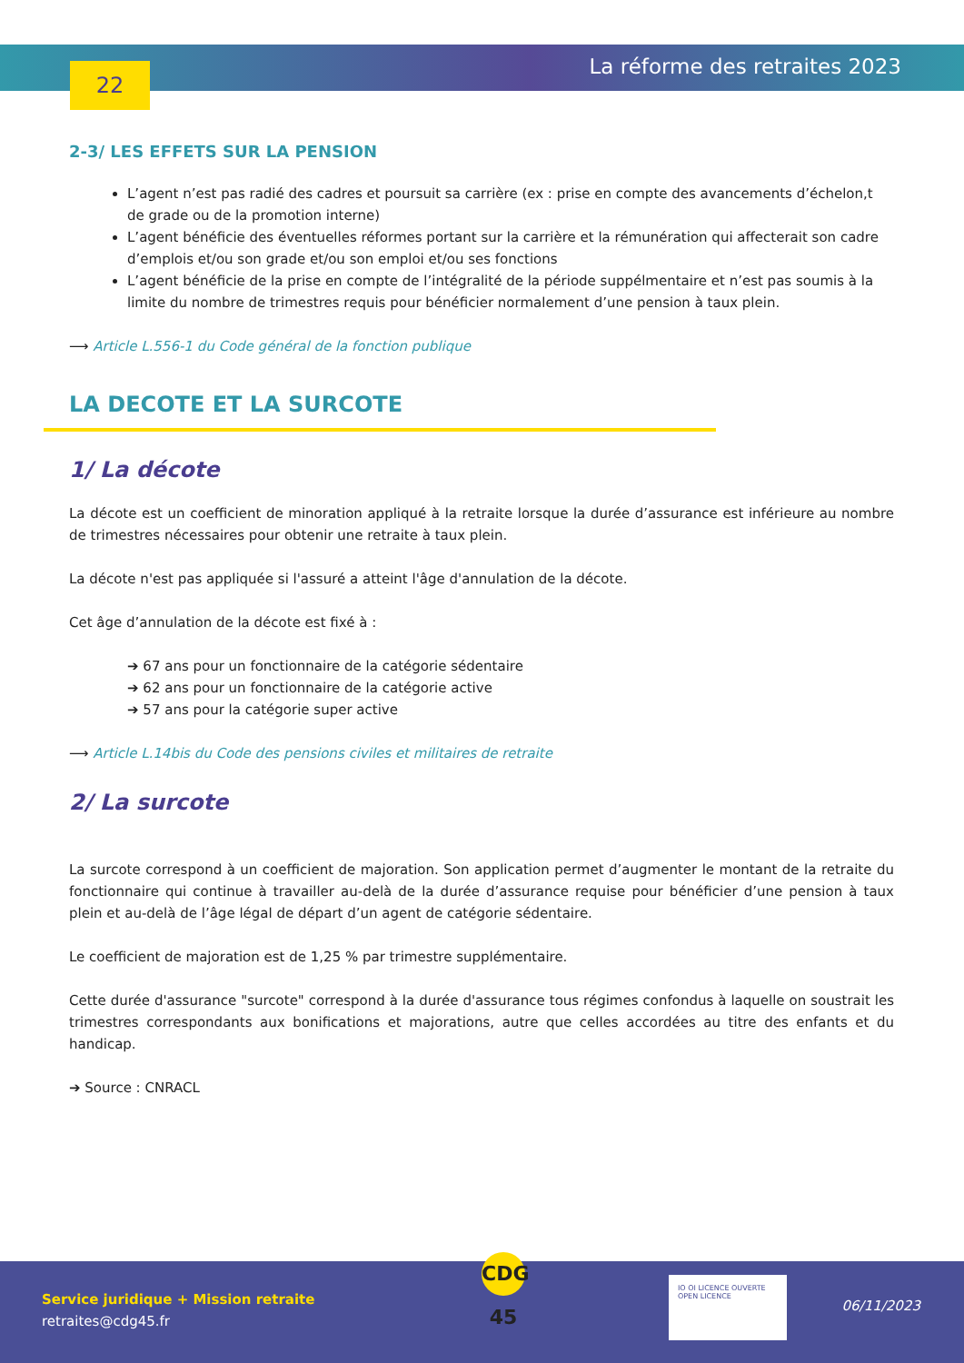22 La réforme des retraites 2023
2-3/ LES EFFETS SUR LA PENSION
L’agent n’est pas radié des cadres et poursuit sa carrière (ex : prise en compte des avancements d’échelon,t de grade ou de la promotion interne)
L’agent bénéficie des éventuelles réformes portant sur la carrière et la rémunération qui affecterait son cadre d’emplois et/ou son grade et/ou son emploi et/ou ses fonctions
L’agent bénéficie de la prise en compte de l’intégralité de la période suppélmentaire et n’est pas soumis à la limite du nombre de trimestres requis pour bénéficier normalement d’une pension à taux plein.
⟶ Article L.556-1 du Code général de la fonction publique
LA DECOTE ET LA SURCOTE
1/ La décote
La décote est un coefficient de minoration appliqué à la retraite lorsque la durée d’assurance est inférieure au nombre de trimestres nécessaires pour obtenir une retraite à taux plein.
La décote n'est pas appliquée si l'assuré a atteint l'âge d'annulation de la décote.
Cet âge d’annulation de la décote est fixé à :
➔ 67 ans pour un fonctionnaire de la catégorie sédentaire
➔ 62 ans pour un fonctionnaire de la catégorie active
➔ 57 ans pour la catégorie super active
⟶ Article L.14bis du Code des pensions civiles et militaires de retraite
2/ La surcote
La surcote correspond à un coefficient de majoration. Son application permet d’augmenter le montant de la retraite du fonctionnaire qui continue à travailler au-delà de la durée d’assurance requise pour bénéficier d’une pension à taux plein et au-delà de l’âge légal de départ d’un agent de catégorie sédentaire.
Le coefficient de majoration est de 1,25 % par trimestre supplémentaire.
Cette durée d'assurance "surcote" correspond à la durée d'assurance tous régimes confondus à laquelle on soustrait les trimestres correspondants aux bonifications et majorations, autre que celles accordées au titre des enfants et du handicap.
➔ Source : CNRACL
Service juridique + Mission retraite
retraites@cdg45.fr
CDG 45
IO OI LICENCE OUVERTE OPEN LICENCE
06/11/2023